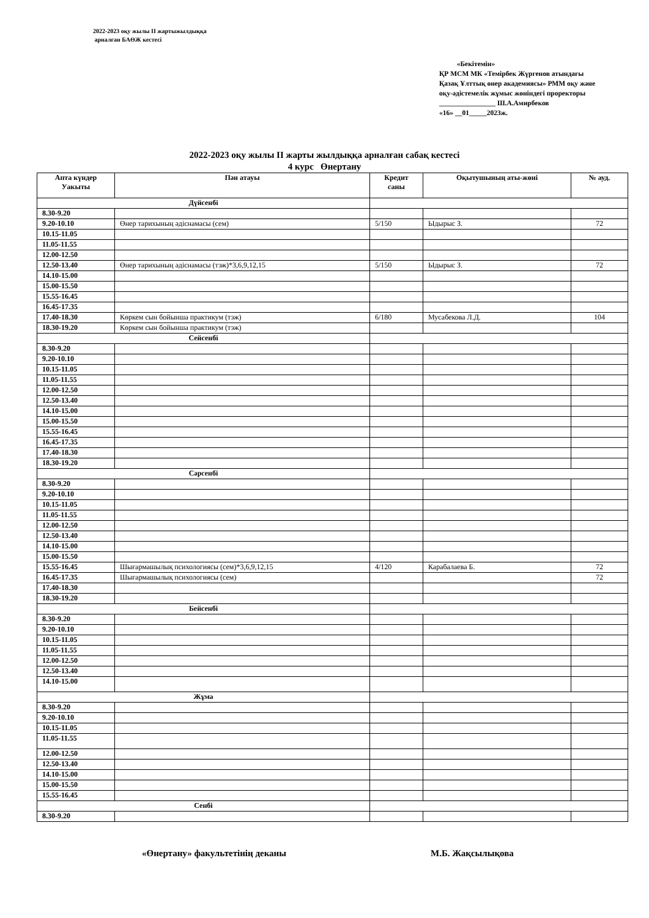2022-2023 оқу жылы ІІ жартыжылдыққа
арналған БАӨЖ кестесі
«Бекітемін»
ҚР МСМ МК «Темірбек Жүргенов атындағы Қазақ Ұлттық өнер академиясы» РММ оқу және оқу-әдістемелік жұмыс жөніндегі проректоры
________________ Ш.А.Амирбеков
«16» __01_____2023ж.
2022-2023 оқу жылы ІІ жарты жылдыққа арналған сабақ кестесі
4 курс Өнертану
| Апта күндер Уакыты | Пән атауы | Кредит саны | Оқытушының аты-жөні | № ауд. |
| --- | --- | --- | --- | --- |
| Дүйсенбі | | | | |
| 8.30-9.20 | | | | |
| 9.20-10.10 | Өнер тарихының әдіснамасы (сем) | 5/150 | Ыдырыс З. | 72 |
| 10.15-11.05 | | | | |
| 11.05-11.55 | | | | |
| 12.00-12.50 | | | | |
| 12.50-13.40 | Өнер тарихының әдіснамасы (тэж)*3,6,9,12,15 | 5/150 | Ыдырыс З. | 72 |
| 14.10-15.00 | | | | |
| 15.00-15.50 | | | | |
| 15.55-16.45 | | | | |
| 16.45-17.35 | | | | |
| 17.40-18.30 | Көркем сын бойынша практикум (тэж) | 6/180 | Мусабекова Л.Д. | 104 |
| 18.30-19.20 | Көркем сын бойынша практикум (тэж) | | | |
| Сейсенбі | | | | |
| 8.30-9.20 | | | | |
| 9.20-10.10 | | | | |
| 10.15-11.05 | | | | |
| 11.05-11.55 | | | | |
| 12.00-12.50 | | | | |
| 12.50-13.40 | | | | |
| 14.10-15.00 | | | | |
| 15.00-15.50 | | | | |
| 15.55-16.45 | | | | |
| 16.45-17.35 | | | | |
| 17.40-18.30 | | | | |
| 18.30-19.20 | | | | |
| Сәрсенбі | | | | |
| 8.30-9.20 | | | | |
| 9.20-10.10 | | | | |
| 10.15-11.05 | | | | |
| 11.05-11.55 | | | | |
| 12.00-12.50 | | | | |
| 12.50-13.40 | | | | |
| 14.10-15.00 | | | | |
| 15.00-15.50 | | | | |
| 15.55-16.45 | Шығармашылық психологиясы (сем)*3,6,9,12,15 | 4/120 | Карабалаева Б. | 72 |
| 16.45-17.35 | Шығармашылық психологиясы (сем) | | | 72 |
| 17.40-18.30 | | | | |
| 18.30-19.20 | | | | |
| Бейсенбі | | | | |
| 8.30-9.20 | | | | |
| 9.20-10.10 | | | | |
| 10.15-11.05 | | | | |
| 11.05-11.55 | | | | |
| 12.00-12.50 | | | | |
| 12.50-13.40 | | | | |
| 14.10-15.00 | | | | |
| Жұма | | | | |
| 8.30-9.20 | | | | |
| 9.20-10.10 | | | | |
| 10.15-11.05 | | | | |
| 11.05-11.55 | | | | |
| 12.00-12.50 | | | | |
| 12.50-13.40 | | | | |
| 14.10-15.00 | | | | |
| 15.00-15.50 | | | | |
| 15.55-16.45 | | | | |
| Сенбі | | | | |
| 8.30-9.20 | | | | |
«Өнертану» факультетінің деканы
М.Б. Жақсылықова